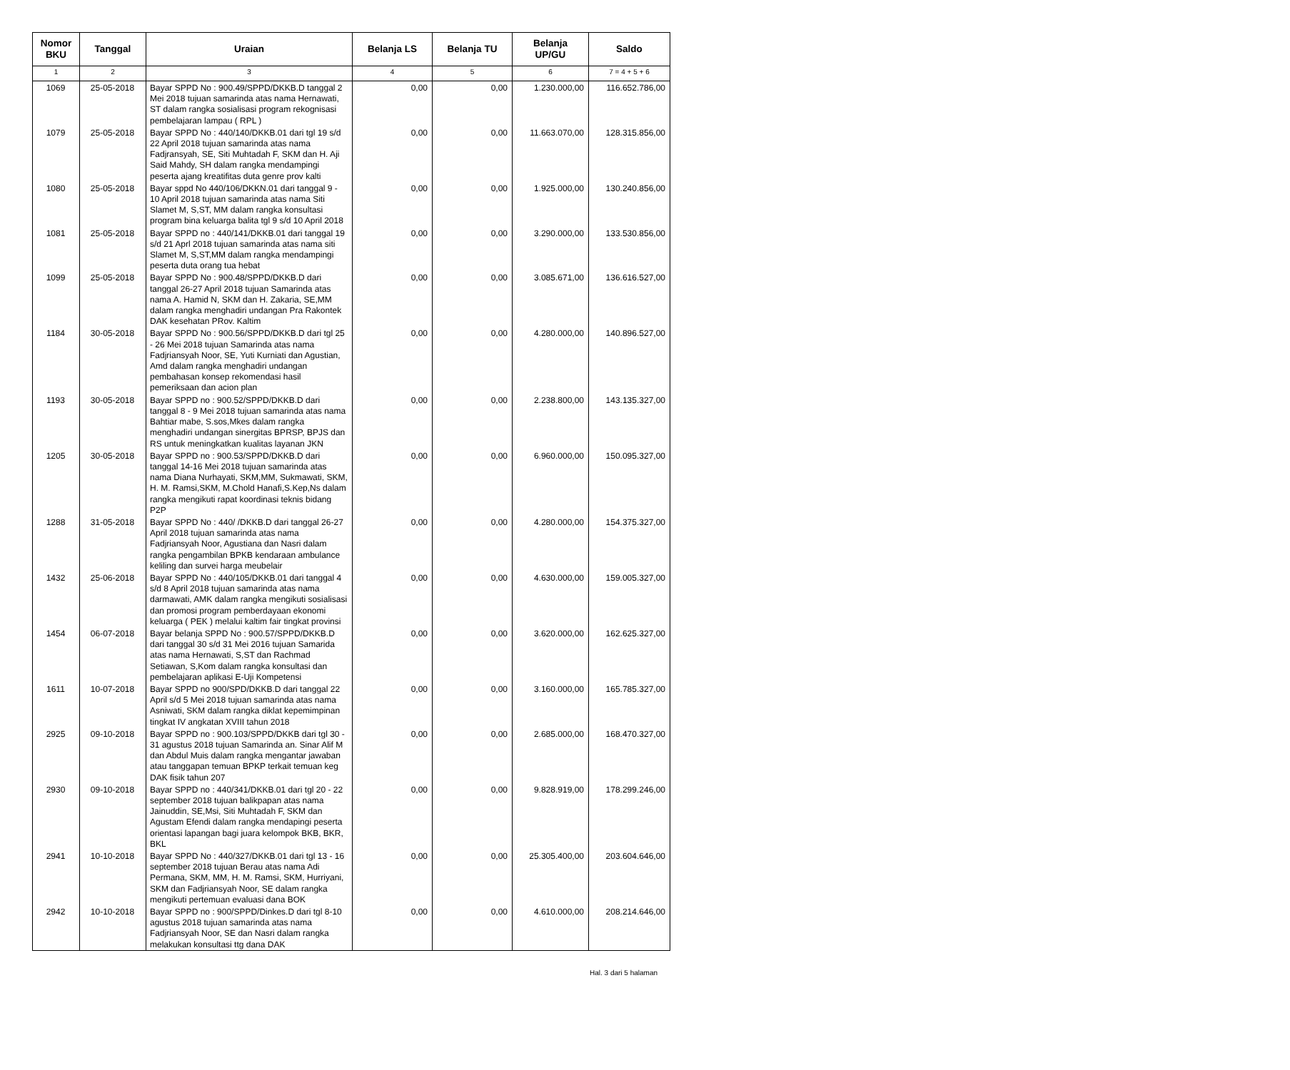| Nomor BKU | Tanggal | Uraian | Belanja LS | Belanja TU | Belanja UP/GU | Saldo |
| --- | --- | --- | --- | --- | --- | --- |
| 1 | 2 | 3 | 4 | 5 | 6 | 7 = 4 + 5 + 6 |
| 1069 | 25-05-2018 | Bayar SPPD No : 900.49/SPPD/DKKB.D tanggal 2 Mei 2018 tujuan samarinda atas nama Hernawati, ST dalam rangka sosialisasi program rekognisasi pembelajaran lampau ( RPL ) | 0,00 | 0,00 | 1.230.000,00 | 116.652.786,00 |
| 1079 | 25-05-2018 | Bayar SPPD No : 440/140/DKKB.01 dari tgl 19 s/d 22 April 2018 tujuan samarinda atas nama Fadjransyah, SE, Siti Muhtadah F, SKM dan H. Aji Said Mahdy, SH dalam rangka mendampingi peserta ajang kreatifitas duta genre prov kalti | 0,00 | 0,00 | 11.663.070,00 | 128.315.856,00 |
| 1080 | 25-05-2018 | Bayar sppd No 440/106/DKKN.01 dari tanggal 9 - 10 April 2018 tujuan samarinda atas nama Siti Slamet M, S,ST, MM dalam rangka konsultasi program bina keluarga balita tgl 9 s/d 10 April 2018 | 0,00 | 0,00 | 1.925.000,00 | 130.240.856,00 |
| 1081 | 25-05-2018 | Bayar SPPD no : 440/141/DKKB.01 dari tanggal 19 s/d 21 Aprl 2018 tujuan samarinda atas nama siti Slamet M, S,ST,MM dalam rangka mendampingi peserta duta orang tua hebat | 0,00 | 0,00 | 3.290.000,00 | 133.530.856,00 |
| 1099 | 25-05-2018 | Bayar SPPD No : 900.48/SPPD/DKKB.D dari tanggal 26-27 April 2018 tujuan Samarinda atas nama A. Hamid N, SKM dan H. Zakaria, SE,MM dalam rangka menghadiri undangan Pra Rakontek DAK kesehatan PRov. Kaltim | 0,00 | 0,00 | 3.085.671,00 | 136.616.527,00 |
| 1184 | 30-05-2018 | Bayar SPPD No : 900.56/SPPD/DKKB.D dari tgl 25 - 26 Mei 2018 tujuan Samarinda atas nama Fadjriansyah Noor, SE, Yuti Kurniati dan Agustian, Amd dalam rangka menghadiri undangan pembahasan konsep rekomendasi hasil pemeriksaan dan acion plan | 0,00 | 0,00 | 4.280.000,00 | 140.896.527,00 |
| 1193 | 30-05-2018 | Bayar SPPD no : 900.52/SPPD/DKKB.D dari tanggal 8 - 9 Mei 2018 tujuan samarinda atas nama Bahtiar mabe, S.sos,Mkes dalam rangka menghadiri undangan sinergitas BPRSP, BPJS dan RS untuk meningkatkan kualitas layanan JKN | 0,00 | 0,00 | 2.238.800,00 | 143.135.327,00 |
| 1205 | 30-05-2018 | Bayar SPPD no : 900.53/SPPD/DKKB.D dari tanggal 14-16 Mei 2018 tujuan samarinda atas nama Diana Nurhayati, SKM,MM, Sukmawati, SKM, H. M. Ramsi,SKM, M.Chold Hanafi,S.Kep,Ns dalam rangka mengikuti rapat koordinasi teknis bidang P2P | 0,00 | 0,00 | 6.960.000,00 | 150.095.327,00 |
| 1288 | 31-05-2018 | Bayar SPPD No : 440/ /DKKB.D dari tanggal 26-27 April 2018 tujuan samarinda atas nama Fadjriansyah Noor, Agustiana dan Nasri dalam rangka pengambilan BPKB kendaraan ambulance keliling dan survei harga meubelair | 0,00 | 0,00 | 4.280.000,00 | 154.375.327,00 |
| 1432 | 25-06-2018 | Bayar SPPD No : 440/105/DKKB.01 dari tanggal 4 s/d 8 April 2018 tujuan samarinda atas nama darmawati, AMK dalam rangka mengikuti sosialisasi dan promosi program pemberdayaan ekonomi keluarga ( PEK ) melalui kaltim fair tingkat provinsi | 0,00 | 0,00 | 4.630.000,00 | 159.005.327,00 |
| 1454 | 06-07-2018 | Bayar belanja SPPD No : 900.57/SPPD/DKKB.D dari tanggal 30 s/d 31 Mei 2016 tujuan Samarida atas nama Hernawati, S,ST dan Rachmad Setiawan, S,Kom dalam rangka konsultasi dan pembelajaran aplikasi E-Uji Kompetensi | 0,00 | 0,00 | 3.620.000,00 | 162.625.327,00 |
| 1611 | 10-07-2018 | Bayar SPPD no 900/SPD/DKKB.D dari tanggal 22 April s/d 5 Mei 2018 tujuan samarinda atas nama Asniwati, SKM dalam rangka diklat kepemimpinan tingkat IV angkatan XVIII tahun 2018 | 0,00 | 0,00 | 3.160.000,00 | 165.785.327,00 |
| 2925 | 09-10-2018 | Bayar SPPD no : 900.103/SPPD/DKKB dari tgl 30 - 31 agustus 2018 tujuan Samarinda an. Sinar Alif M dan Abdul Muis dalam rangka mengantar jawaban atau tanggapan temuan BPKP terkait temuan keg DAK fisik tahun 207 | 0,00 | 0,00 | 2.685.000,00 | 168.470.327,00 |
| 2930 | 09-10-2018 | Bayar SPPD no : 440/341/DKKB.01 dari tgl 20 - 22 september 2018 tujuan balikpapan atas nama Jainuddin, SE,Msi, Siti Muhtadah F, SKM dan Agustam Efendi dalam rangka mendapingi peserta orientasi lapangan bagi juara kelompok BKB, BKR, BKL | 0,00 | 0,00 | 9.828.919,00 | 178.299.246,00 |
| 2941 | 10-10-2018 | Bayar SPPD No : 440/327/DKKB.01 dari tgl 13 - 16 september 2018 tujuan Berau atas nama Adi Permana, SKM, MM, H. M. Ramsi, SKM, Hurriyani, SKM dan Fadjriansyah Noor, SE dalam rangka mengikuti pertemuan evaluasi dana BOK | 0,00 | 0,00 | 25.305.400,00 | 203.604.646,00 |
| 2942 | 10-10-2018 | Bayar SPPD no : 900/SPPD/Dinkes.D dari tgl 8-10 agustus 2018 tujuan samarinda atas nama Fadjriansyah Noor, SE dan Nasri dalam rangka melakukan konsultasi ttg dana DAK | 0,00 | 0,00 | 4.610.000,00 | 208.214.646,00 |
Hal. 3 dari 5 halaman